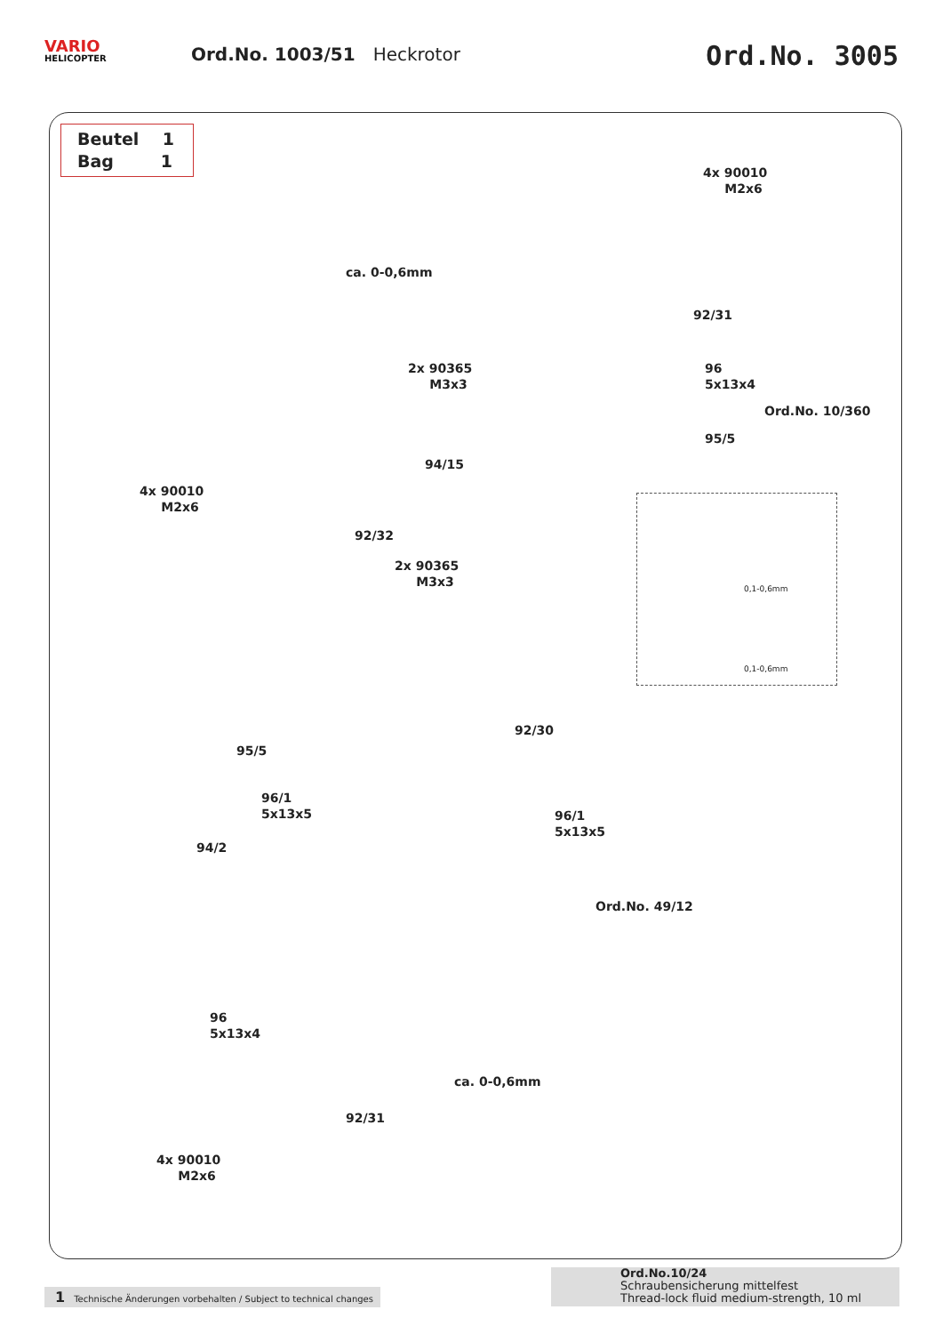VARIO
HELICOPTER
Ord.No. 1003/51 Heckrotor
Ord.No. 3005
Beutel 1
Bag 1
4x 90010
M2x6
ca. 0-0,6mm
92/31
2x 90365
M3x3
96
5x13x4
Ord.No. 10/360
95/5
94/15
4x 90010
M2x6
92/32
2x 90365
M3x3
92/30
95/5
96/1
5x13x5
96/1
5x13x5
94/2
Ord.No. 49/12
96
5x13x4
ca. 0-0,6mm
92/31
4x 90010
M2x6
0,1-0,6mm
0,1-0,6mm
1 Technische Änderungen vorbehalten / Subject to technical changes
Ord.No.10/24
Schraubensicherung mittelfest
Thread-lock fluid medium-strength, 10 ml